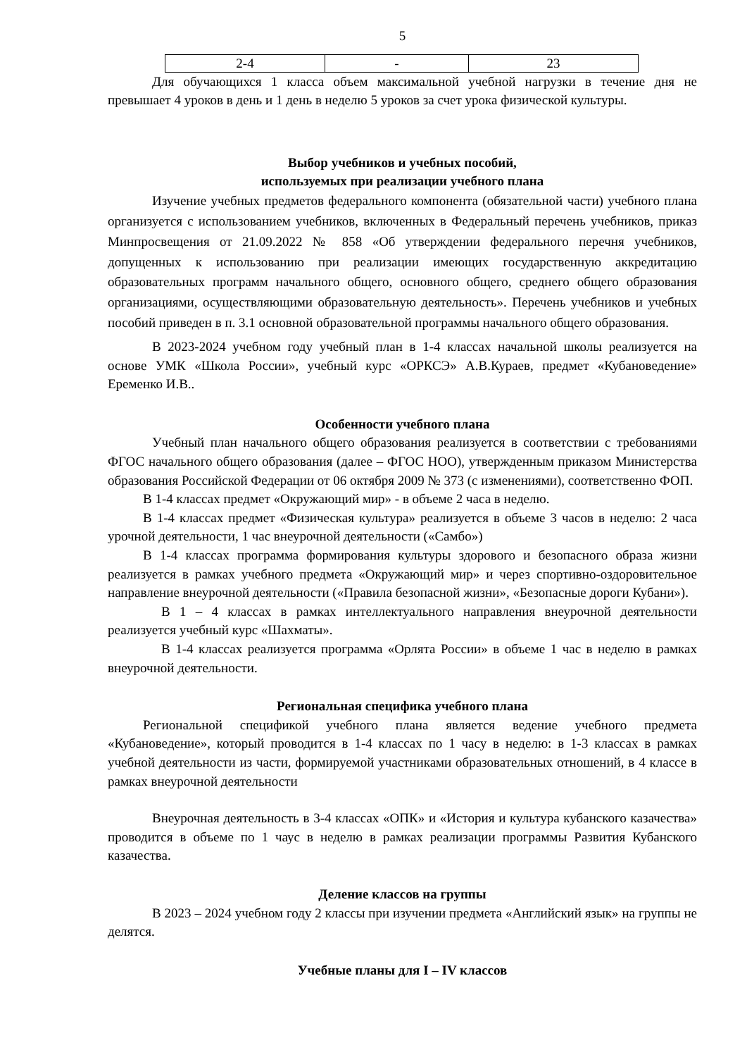5
| 2-4 | - | 23 |
Для обучающихся 1 класса объем максимальной учебной нагрузки в течение дня не превышает 4 уроков в день и 1 день в неделю 5 уроков за счет урока физической культуры.
Выбор учебников и учебных пособий,
используемых при реализации учебного плана
Изучение учебных предметов федерального компонента (обязательной части) учебного плана организуется с использованием учебников, включенных в Федеральный перечень учебников, приказ Минпросвещения от 21.09.2022 № 858 «Об утверждении федерального перечня учебников, допущенных к использованию при реализации имеющих государственную аккредитацию образовательных программ начального общего, основного общего, среднего общего образования организациями, осуществляющими образовательную деятельность». Перечень учебников и учебных пособий приведен в п. 3.1 основной образовательной программы начального общего образования.
В 2023-2024 учебном году учебный план в 1-4 классах начальной школы реализуется на основе УМК «Школа России», учебный курс «ОРКСЭ» А.В.Кураев, предмет «Кубановедение» Еременко И.В..
Особенности учебного плана
Учебный план начального общего образования реализуется в соответствии с требованиями ФГОС начального общего образования (далее – ФГОС НОО), утвержденным приказом Министерства образования Российской Федерации от 06 октября 2009 № 373 (с изменениями), соответственно ФОП.
В 1-4 классах предмет «Окружающий мир» - в объеме 2 часа в неделю.
В 1-4 классах предмет «Физическая культура» реализуется в объеме 3 часов в неделю: 2 часа урочной деятельности, 1 час внеурочной деятельности («Самбо»)
В 1-4 классах программа формирования культуры здорового и безопасного образа жизни реализуется в рамках учебного предмета «Окружающий мир» и через спортивно-оздоровительное направление внеурочной деятельности («Правила безопасной жизни», «Безопасные дороги Кубани»).
В 1 – 4 классах в рамках интеллектуального направления внеурочной деятельности реализуется учебный курс «Шахматы».
В 1-4 классах реализуется программа «Орлята России» в объеме 1 час в неделю в рамках внеурочной деятельности.
Региональная специфика учебного плана
Региональной спецификой учебного плана является ведение учебного предмета «Кубановедение», который проводится в 1-4 классах по 1 часу в неделю: в 1-3 классах в рамках учебной деятельности из части, формируемой участниками образовательных отношений, в 4 классе в рамках внеурочной деятельности
Внеурочная деятельность в 3-4 классах «ОПК» и «История и культура кубанского казачества» проводится в объеме по 1 чаус в неделю в рамках реализации программы Развития Кубанского казачества.
Деление классов на группы
В 2023 – 2024 учебном году 2 классы при изучении предмета «Английский язык» на группы не делятся.
Учебные планы для I – IV классов